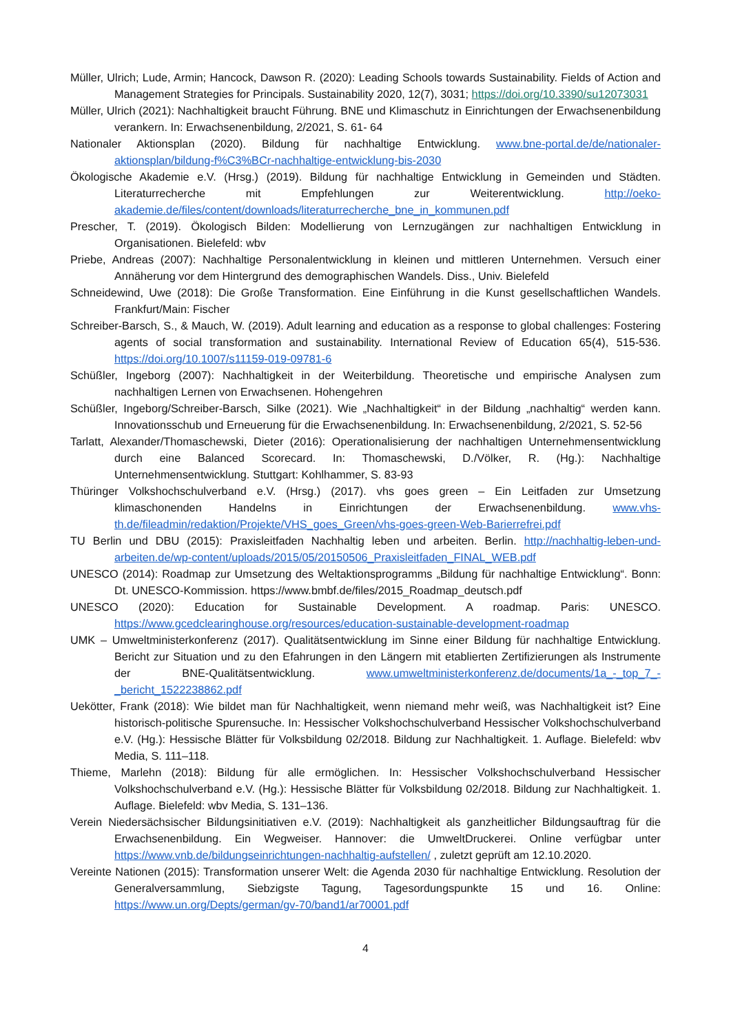Müller, Ulrich; Lude, Armin; Hancock, Dawson R. (2020): Leading Schools towards Sustainability. Fields of Action and Management Strategies for Principals. Sustainability 2020, 12(7), 3031; https://doi.org/10.3390/su12073031
Müller, Ulrich (2021): Nachhaltigkeit braucht Führung. BNE und Klimaschutz in Einrichtungen der Erwachsenenbildung verankern. In: Erwachsenenbildung, 2/2021, S. 61- 64
Nationaler Aktionsplan (2020). Bildung für nachhaltige Entwicklung. www.bne-portal.de/de/nationaler-aktionsplan/bildung-f%C3%BCr-nachhaltige-entwicklung-bis-2030
Ökologische Akademie e.V. (Hrsg.) (2019). Bildung für nachhaltige Entwicklung in Gemeinden und Städten. Literaturrecherche mit Empfehlungen zur Weiterentwicklung. http://oeko-akademie.de/files/content/downloads/literaturrecherche_bne_in_kommunen.pdf
Prescher, T. (2019). Ökologisch Bilden: Modellierung von Lernzugängen zur nachhaltigen Entwicklung in Organisationen. Bielefeld: wbv
Priebe, Andreas (2007): Nachhaltige Personalentwicklung in kleinen und mittleren Unternehmen. Versuch einer Annäherung vor dem Hintergrund des demographischen Wandels. Diss., Univ. Bielefeld
Schneidewind, Uwe (2018): Die Große Transformation. Eine Einführung in die Kunst gesellschaftlichen Wandels. Frankfurt/Main: Fischer
Schreiber-Barsch, S., & Mauch, W. (2019). Adult learning and education as a response to global challenges: Fostering agents of social transformation and sustainability. International Review of Education 65(4), 515-536. https://doi.org/10.1007/s11159-019-09781-6
Schüßler, Ingeborg (2007): Nachhaltigkeit in der Weiterbildung. Theoretische und empirische Analysen zum nachhaltigen Lernen von Erwachsenen. Hohengehren
Schüßler, Ingeborg/Schreiber-Barsch, Silke (2021). Wie „Nachhaltigkeit“ in der Bildung „nachhaltig“ werden kann. Innovationsschub und Erneuerung für die Erwachsenenbildung. In: Erwachsenenbildung, 2/2021, S. 52-56
Tarlatt, Alexander/Thomaschewski, Dieter (2016): Operationalisierung der nachhaltigen Unternehmensentwicklung durch eine Balanced Scorecard. In: Thomaschewski, D./Völker, R. (Hg.): Nachhaltige Unternehmensentwicklung. Stuttgart: Kohlhammer, S. 83-93
Thüringer Volkshochschulverband e.V. (Hrsg.) (2017). vhs goes green – Ein Leitfaden zur Umsetzung klimaschonenden Handelns in Einrichtungen der Erwachsenenbildung. www.vhs-th.de/fileadmin/redaktion/Projekte/VHS_goes_Green/vhs-goes-green-Web-Barierrefrei.pdf
TU Berlin und DBU (2015): Praxisleitfaden Nachhaltig leben und arbeiten. Berlin. http://nachhaltig-leben-und-arbeiten.de/wp-content/uploads/2015/05/20150506_Praxisleitfaden_FINAL_WEB.pdf
UNESCO (2014): Roadmap zur Umsetzung des Weltaktionsprogramms „Bildung für nachhaltige Entwicklung“. Bonn: Dt. UNESCO-Kommission. https://www.bmbf.de/files/2015_Roadmap_deutsch.pdf
UNESCO (2020): Education for Sustainable Development. A roadmap. Paris: UNESCO. https://www.gcedclearinghouse.org/resources/education-sustainable-development-roadmap
UMK – Umweltministerkonferenz (2017). Qualitätsentwicklung im Sinne einer Bildung für nachhaltige Entwicklung. Bericht zur Situation und zu den Efahrungen in den Längern mit etablierten Zertifizierungen als Instrumente der BNE-Qualitätsentwicklung. www.umweltministerkonferenz.de/documents/1a_-_top_7_-_bericht_1522238862.pdf
Uekötter, Frank (2018): Wie bildet man für Nachhaltigkeit, wenn niemand mehr weiß, was Nachhaltigkeit ist? Eine historisch-politische Spurensuche. In: Hessischer Volkshochschulverband Hessischer Volkshochschulverband e.V. (Hg.): Hessische Blätter für Volksbildung 02/2018. Bildung zur Nachhaltigkeit. 1. Auflage. Bielefeld: wbv Media, S. 111–118.
Thieme, Marlehn (2018): Bildung für alle ermöglichen. In: Hessischer Volkshochschulverband Hessischer Volkshochschulverband e.V. (Hg.): Hessische Blätter für Volksbildung 02/2018. Bildung zur Nachhaltigkeit. 1. Auflage. Bielefeld: wbv Media, S. 131–136.
Verein Niedersächsischer Bildungsinitiativen e.V. (2019): Nachhaltigkeit als ganzheitlicher Bildungsauftrag für die Erwachsenenbildung. Ein Wegweiser. Hannover: die UmweltDruckerei. Online verfügbar unter https://www.vnb.de/bildungseinrichtungen-nachhaltig-aufstellen/ , zuletzt geprüft am 12.10.2020.
Vereinte Nationen (2015): Transformation unserer Welt: die Agenda 2030 für nachhaltige Entwicklung. Resolution der Generalversammlung, Siebzigste Tagung, Tagesordungspunkte 15 und 16. Online: https://www.un.org/Depts/german/gv-70/band1/ar70001.pdf
4